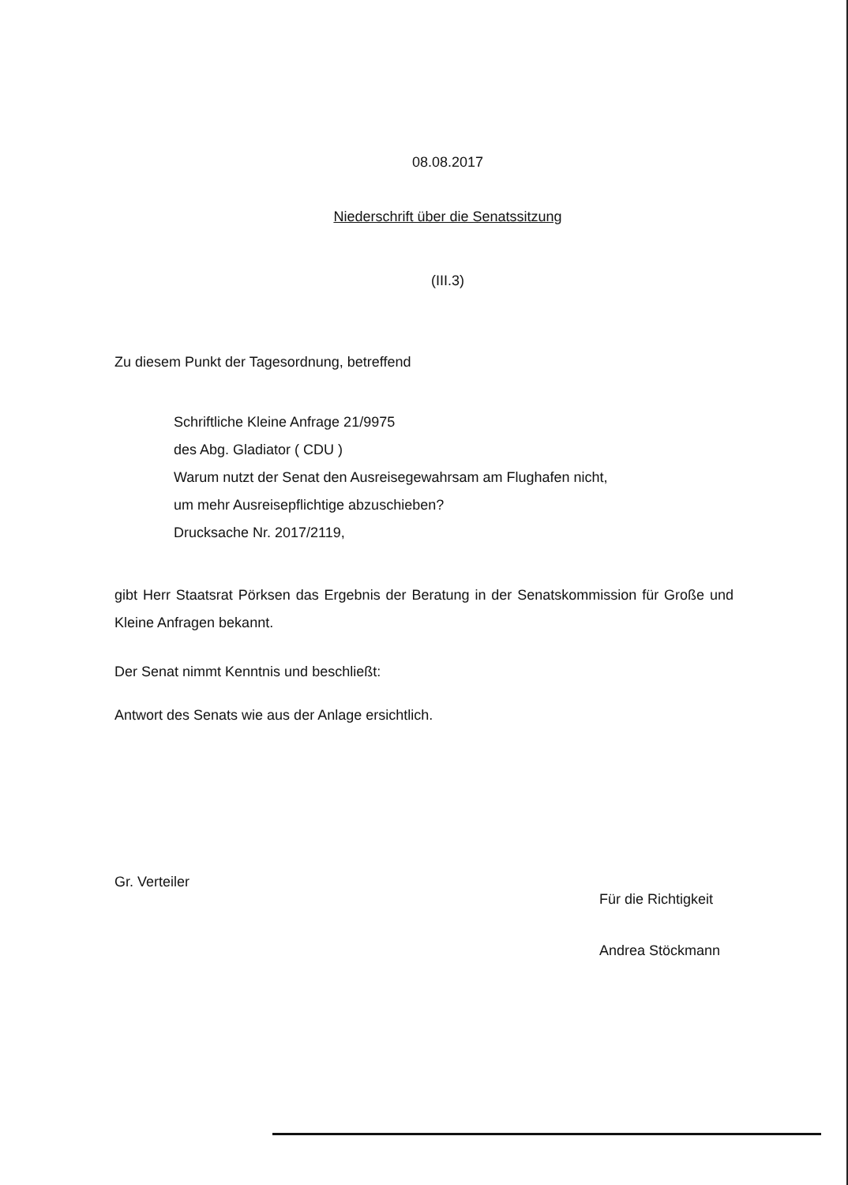08.08.2017
Niederschrift über die Senatssitzung
(III.3)
Zu diesem Punkt der Tagesordnung, betreffend
Schriftliche Kleine Anfrage 21/9975
des Abg. Gladiator ( CDU )
Warum nutzt der Senat den Ausreisegewahrsam am Flughafen nicht,
um mehr Ausreisepflichtige abzuschieben?
Drucksache Nr. 2017/2119,
gibt Herr Staatsrat Pörksen das Ergebnis der Beratung in der Senatskommission für Große und Kleine Anfragen bekannt.
Der Senat nimmt Kenntnis und beschließt:
Antwort des Senats wie aus der Anlage ersichtlich.
Gr. Verteiler
Für die Richtigkeit
Andrea Stöckmann